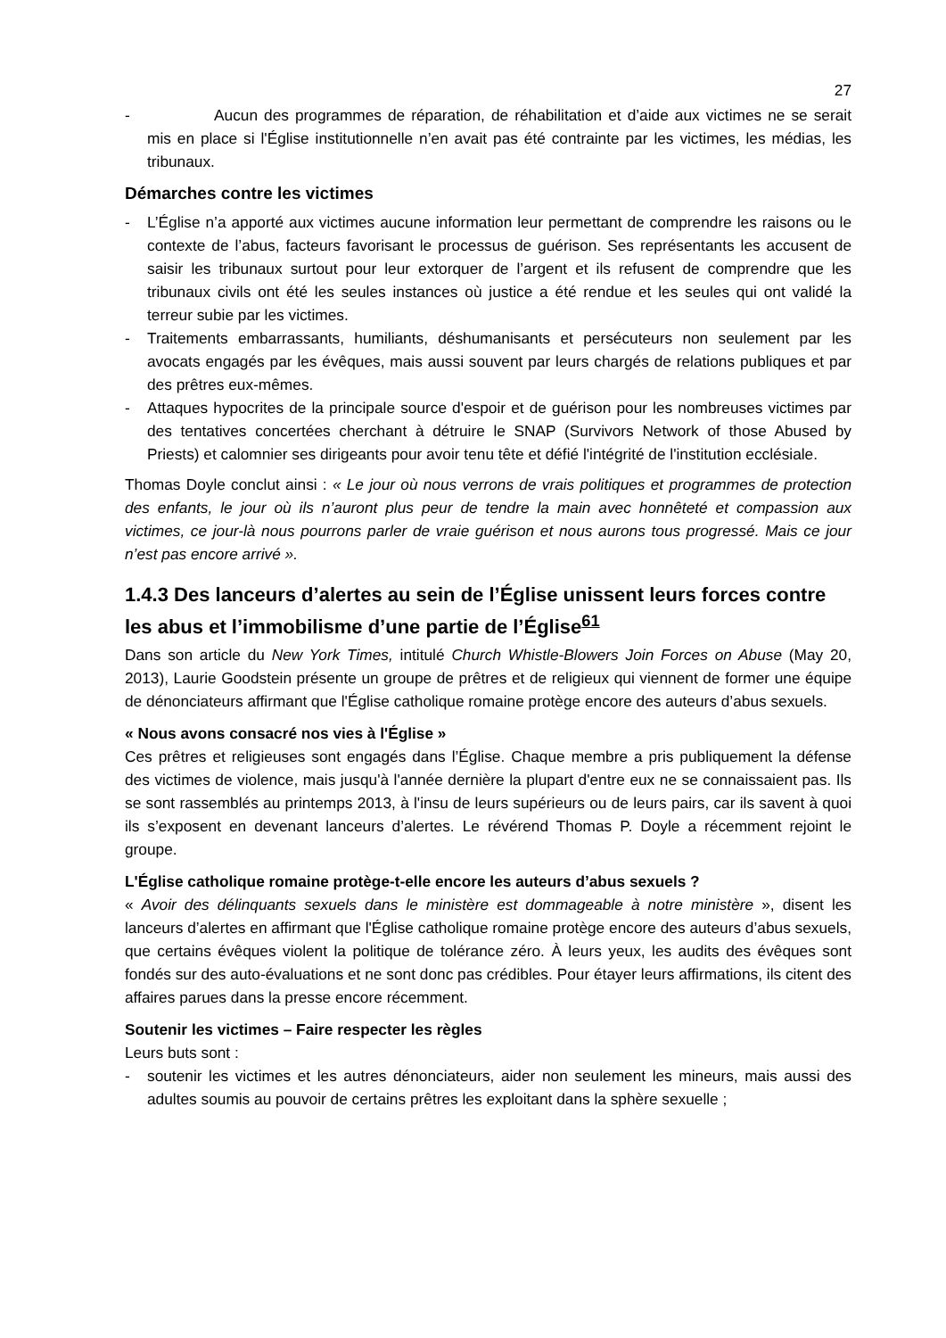27
- Aucun des programmes de réparation, de réhabilitation et d’aide aux victimes ne se serait mis en place si l'Église institutionnelle n’en avait pas été contrainte par les victimes, les médias, les tribunaux.
Démarches contre les victimes
- L’Église n’a apporté aux victimes aucune information leur permettant de comprendre les raisons ou le contexte de l’abus, facteurs favorisant le processus de guérison. Ses représentants les accusent de saisir les tribunaux surtout pour leur extorquer de l’argent et ils refusent de comprendre que les tribunaux civils ont été les seules instances où justice a été rendue et les seules qui ont validé la terreur subie par les victimes.
- Traitements embarrassants, humiliants, déshumanisants et persécuteurs non seulement par les avocats engagés par les évêques, mais aussi souvent par leurs chargés de relations publiques et par des prêtres eux-mêmes.
- Attaques hypocrites de la principale source d'espoir et de guérison pour les nombreuses victimes par des tentatives concertées cherchant à détruire le SNAP (Survivors Network of those Abused by Priests) et calomnier ses dirigeants pour avoir tenu tête et défié l'intégrité de l'institution ecclésiale.
Thomas Doyle conclut ainsi : « Le jour où nous verrons de vrais politiques et programmes de protection des enfants, le jour où ils n’auront plus peur de tendre la main avec honnêteté et compassion aux victimes, ce jour-là nous pourrons parler de vraie guérison et nous aurons tous progressé. Mais ce jour n’est pas encore arrivé ».
1.4.3 Des lanceurs d’alertes au sein de l’Église unissent leurs forces contre les abus et l’immobilisme d’une partie de l’Église<sup>61</sup>
Dans son article du New York Times, intitulé Church Whistle-Blowers Join Forces on Abuse (May 20, 2013), Laurie Goodstein présente un groupe de prêtres et de religieux qui viennent de former une équipe de dénonciateurs affirmant que l'Église catholique romaine protège encore des auteurs d’abus sexuels.
« Nous avons consacré nos vies à l'Église »
Ces prêtres et religieuses sont engagés dans l’Église. Chaque membre a pris publiquement la défense des victimes de violence, mais jusqu'à l'année dernière la plupart d'entre eux ne se connaissaient pas. Ils se sont rassemblés au printemps 2013, à l'insu de leurs supérieurs ou de leurs pairs, car ils savent à quoi ils s’exposent en devenant lanceurs d’alertes. Le révérend Thomas P. Doyle a récemment rejoint le groupe.
L'Église catholique romaine protège-t-elle encore les auteurs d’abus sexuels ?
« Avoir des délinquants sexuels dans le ministère est dommageable à notre ministère », disent les lanceurs d’alertes en affirmant que l'Église catholique romaine protège encore des auteurs d’abus sexuels, que certains évêques violent la politique de tolérance zéro. À leurs yeux, les audits des évêques sont fondés sur des auto-évaluations et ne sont donc pas crédibles. Pour étayer leurs affirmations, ils citent des affaires parues dans la presse encore récemment.
Soutenir les victimes – Faire respecter les règles
Leurs buts sont :
- soutenir les victimes et les autres dénonciateurs, aider non seulement les mineurs, mais aussi des adultes soumis au pouvoir de certains prêtres les exploitant dans la sphère sexuelle ;